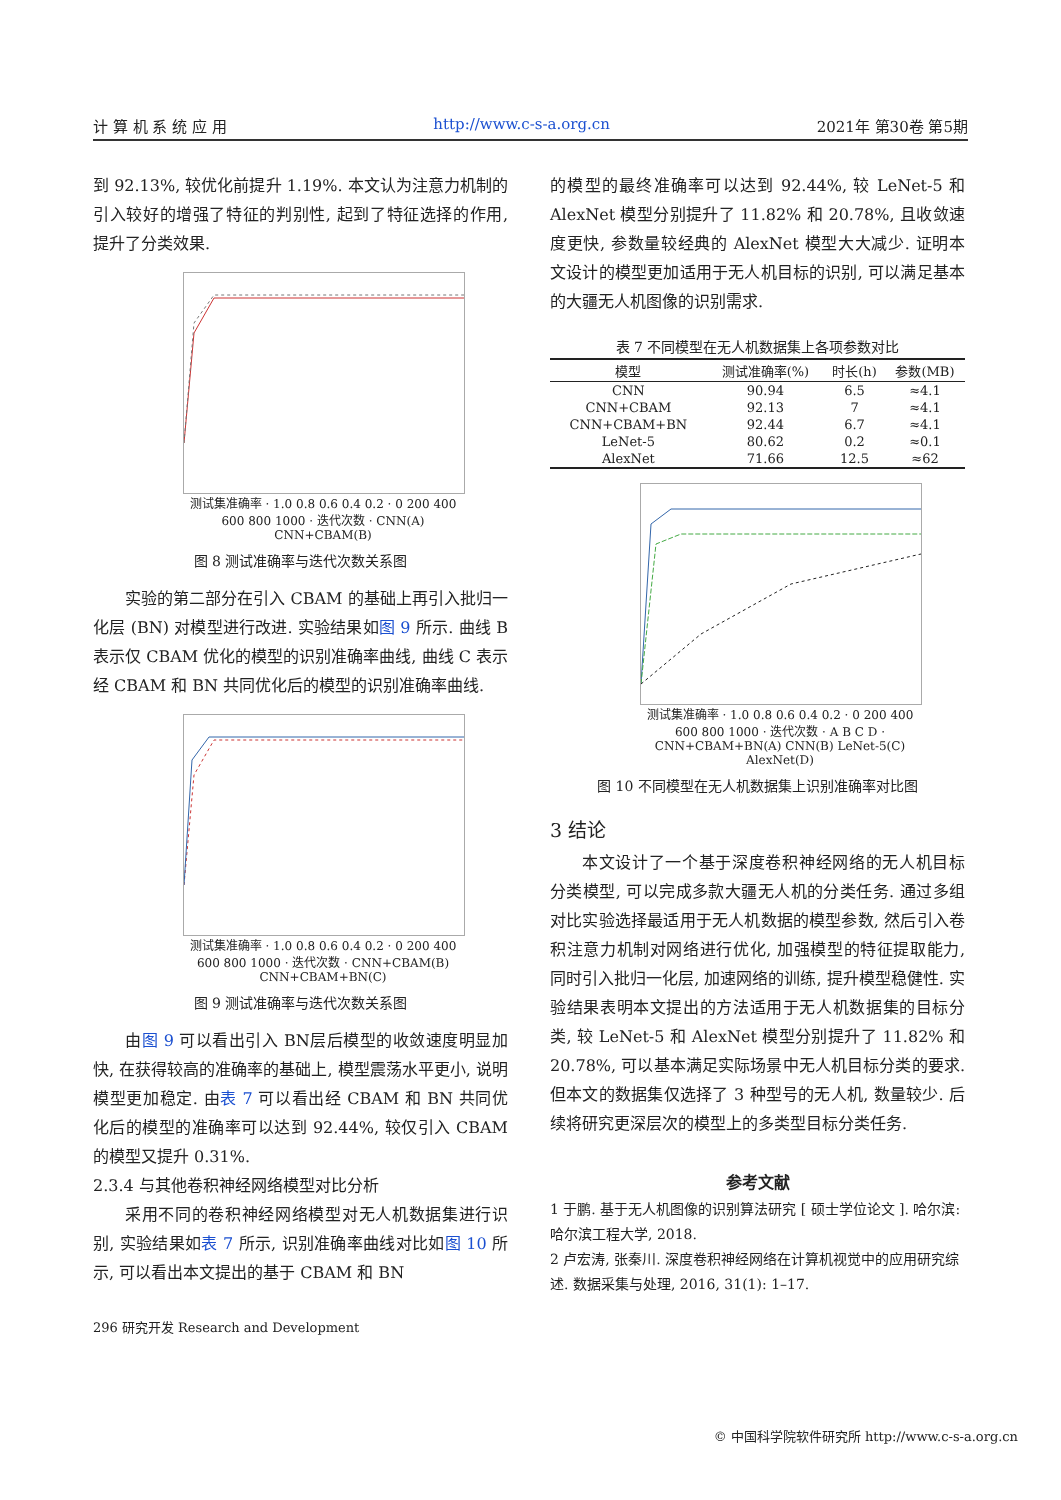计 算 机 系 统 应 用 http://www.c-s-a.org.cn 2021年 第30卷 第5期
到 92.13%, 较优化前提升 1.19%. 本文认为注意力机制的引入较好的增强了特征的判别性, 起到了特征选择的作用, 提升了分类效果.
测试集准确率 · 1.0 0.8 0.6 0.4 0.2 · 0 200 400 600 800 1000 · 迭代次数 · CNN(A) CNN+CBAM(B)
图 8 测试准确率与迭代次数关系图
实验的第二部分在引入 CBAM 的基础上再引入批归一化层 (BN) 对模型进行改进. 实验结果如图 9 所示. 曲线 B 表示仅 CBAM 优化的模型的识别准确率曲线, 曲线 C 表示经 CBAM 和 BN 共同优化后的模型的识别准确率曲线.
测试集准确率 · 1.0 0.8 0.6 0.4 0.2 · 0 200 400 600 800 1000 · 迭代次数 · CNN+CBAM(B) CNN+CBAM+BN(C)
图 9 测试准确率与迭代次数关系图
由图 9 可以看出引入 BN层后模型的收敛速度明显加快, 在获得较高的准确率的基础上, 模型震荡水平更小, 说明模型更加稳定. 由表 7 可以看出经 CBAM 和 BN 共同优化后的模型的准确率可以达到 92.44%, 较仅引入 CBAM 的模型又提升 0.31%.
2.3.4 与其他卷积神经网络模型对比分析
采用不同的卷积神经网络模型对无人机数据集进行识别, 实验结果如表 7 所示, 识别准确率曲线对比如图 10 所示, 可以看出本文提出的基于 CBAM 和 BN
296 研究开发 Research and Development
的模型的最终准确率可以达到 92.44%, 较 LeNet-5 和 AlexNet 模型分别提升了 11.82% 和 20.78%, 且收敛速度更快, 参数量较经典的 AlexNet 模型大大减少. 证明本文设计的模型更加适用于无人机目标的识别, 可以满足基本的大疆无人机图像的识别需求.
表 7 不同模型在无人机数据集上各项参数对比
| 模型 | 测试准确率(%) | 时长(h) | 参数(MB) |
| --- | --- | --- | --- |
| CNN | 90.94 | 6.5 | ≈4.1 |
| CNN+CBAM | 92.13 | 7 | ≈4.1 |
| CNN+CBAM+BN | 92.44 | 6.7 | ≈4.1 |
| LeNet-5 | 80.62 | 0.2 | ≈0.1 |
| AlexNet | 71.66 | 12.5 | ≈62 |
测试集准确率 · 1.0 0.8 0.6 0.4 0.2 · 0 200 400 600 800 1000 · 迭代次数 · A B C D · CNN+CBAM+BN(A) CNN(B) LeNet-5(C) AlexNet(D)
图 10 不同模型在无人机数据集上识别准确率对比图
3 结论
本文设计了一个基于深度卷积神经网络的无人机目标分类模型, 可以完成多款大疆无人机的分类任务. 通过多组对比实验选择最适用于无人机数据的模型参数, 然后引入卷积注意力机制对网络进行优化, 加强模型的特征提取能力, 同时引入批归一化层, 加速网络的训练, 提升模型稳健性. 实验结果表明本文提出的方法适用于无人机数据集的目标分类, 较 LeNet-5 和 AlexNet 模型分别提升了 11.82% 和 20.78%, 可以基本满足实际场景中无人机目标分类的要求. 但本文的数据集仅选择了 3 种型号的无人机, 数量较少. 后续将研究更深层次的模型上的多类型目标分类任务.
参考文献
1 于鹏. 基于无人机图像的识别算法研究 [ 硕士学位论文 ]. 哈尔滨: 哈尔滨工程大学, 2018.
2 卢宏涛, 张秦川. 深度卷积神经网络在计算机视觉中的应用研究综述. 数据采集与处理, 2016, 31(1): 1–17.
© 中国科学院软件研究所 http://www.c-s-a.org.cn